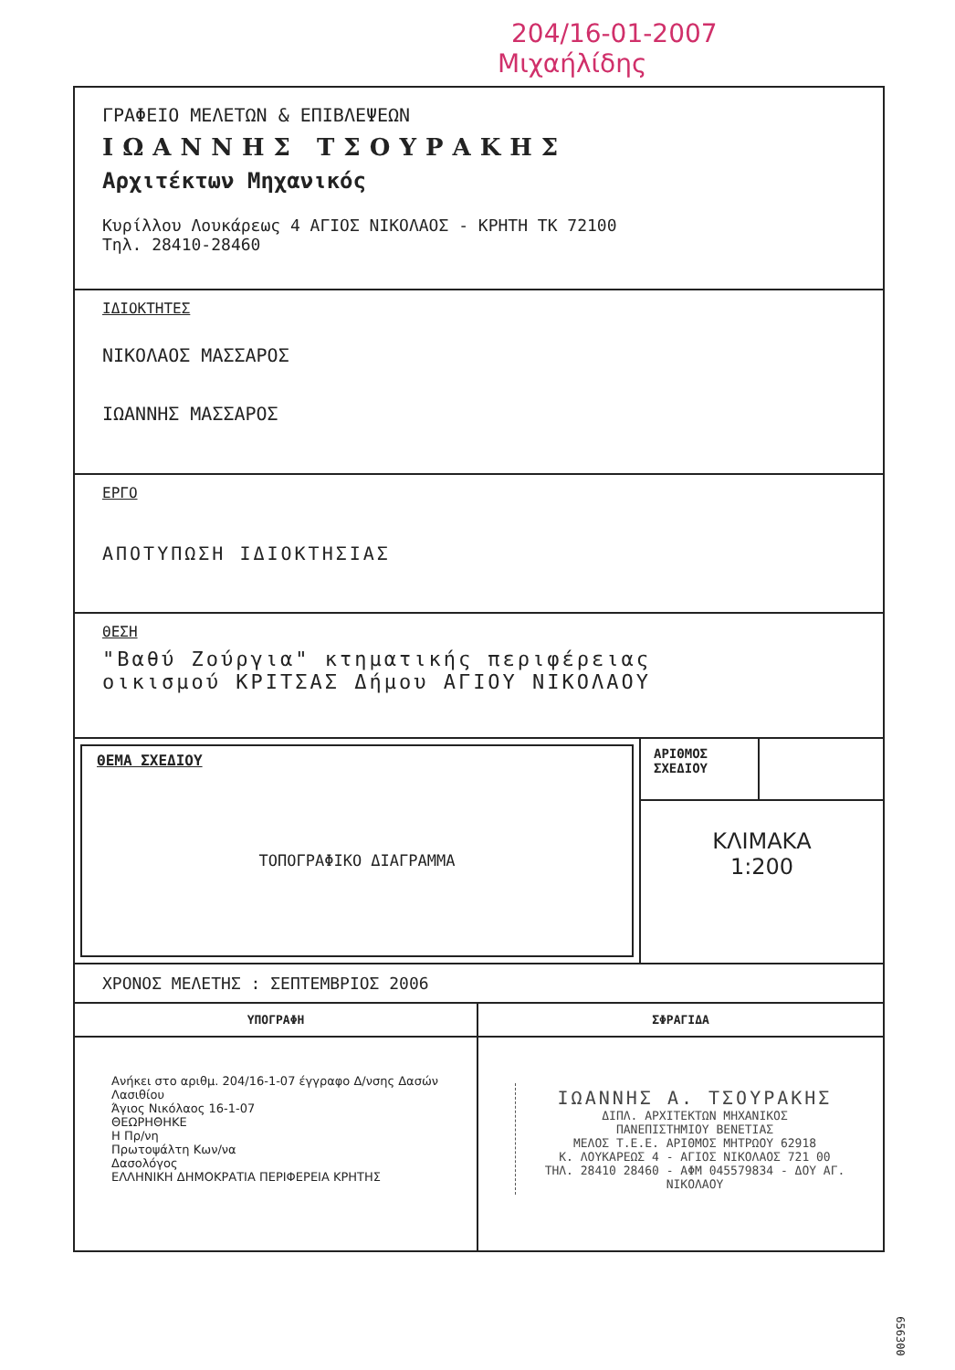204/16-01-2007
Μιχαήλίδης
ΓΡΑΦΕΙΟ ΜΕΛΕΤΩΝ & ΕΠΙΒΛΕΨΕΩΝ
ΙΩΑΝΝΗΣ ΤΣΟΥΡΑΚΗΣ
Αρχιτέκτων Μηχανικός
Κυρίλλου Λουκάρεως 4 ΑΓΙΟΣ ΝΙΚΟΛΑΟΣ - ΚΡΗΤΗ ΤΚ 72100
Τηλ. 28410-28460
ΙΔΙΟΚΤΗΤΕΣ
ΝΙΚΟΛΑΟΣ ΜΑΣΣΑΡΟΣ
ΙΩΑΝΝΗΣ ΜΑΣΣΑΡΟΣ
ΕΡΓΟ
ΑΠΟΤΥΠΩΣΗ ΙΔΙΟΚΤΗΣΙΑΣ
ΘΕΣΗ
"Βαθύ Ζούργια" κτηματικής περιφέρειας
οικισμού ΚΡΙΤΣΑΣ Δήμου ΑΓΙΟΥ ΝΙΚΟΛΑΟΥ
ΘΕΜΑ ΣΧΕΔΙΟΥ
ΤΟΠΟΓΡΑΦΙΚΟ ΔΙΑΓΡΑΜΜΑ
ΑΡΙΘΜΟΣ ΣΧΕΔΙΟΥ
ΚΛΙΜΑΚΑ
1:200
ΧΡΟΝΟΣ ΜΕΛΕΤΗΣ : ΣΕΠΤΕΜΒΡΙΟΣ 2006
ΥΠΟΓΡΑΦΗ
Ανήκει στο αριθμ. 204/16-1-07 έγγραφο Δ/νσης Δασών Λασιθίου
Άγιος Νικόλαος 16-1-07
ΘΕΩΡΗΘΗΚΕ
Η Πρ/νη
Πρωτοψάλτη Κων/να
Δασολόγος
ΕΛΛΗΝΙΚΗ ΔΗΜΟΚΡΑΤΙΑ ΠΕΡΙΦΕΡΕΙΑ ΚΡΗΤΗΣ
ΣΦΡΑΓΙΔΑ
ΙΩΑΝΝΗΣ Α. ΤΣΟΥΡΑΚΗΣ
ΔΙΠΛ. ΑΡΧΙΤΕΚΤΩΝ ΜΗΧΑΝΙΚΟΣ
ΠΑΝΕΠΙΣΤΗΜΙΟΥ ΒΕΝΕΤΙΑΣ
ΜΕΛΟΣ Τ.Ε.Ε. ΑΡΙΘΜΟΣ ΜΗΤΡΩΟΥ 62918
Κ. ΛΟΥΚΑΡΕΩΣ 4 - ΑΓΙΟΣ ΝΙΚΟΛΑΟΣ 721 00
ΤΗΛ. 28410 28460 - ΑΦΜ 045579834 - ΔΟΥ ΑΓ. ΝΙΚΟΛΑΟΥ
656300